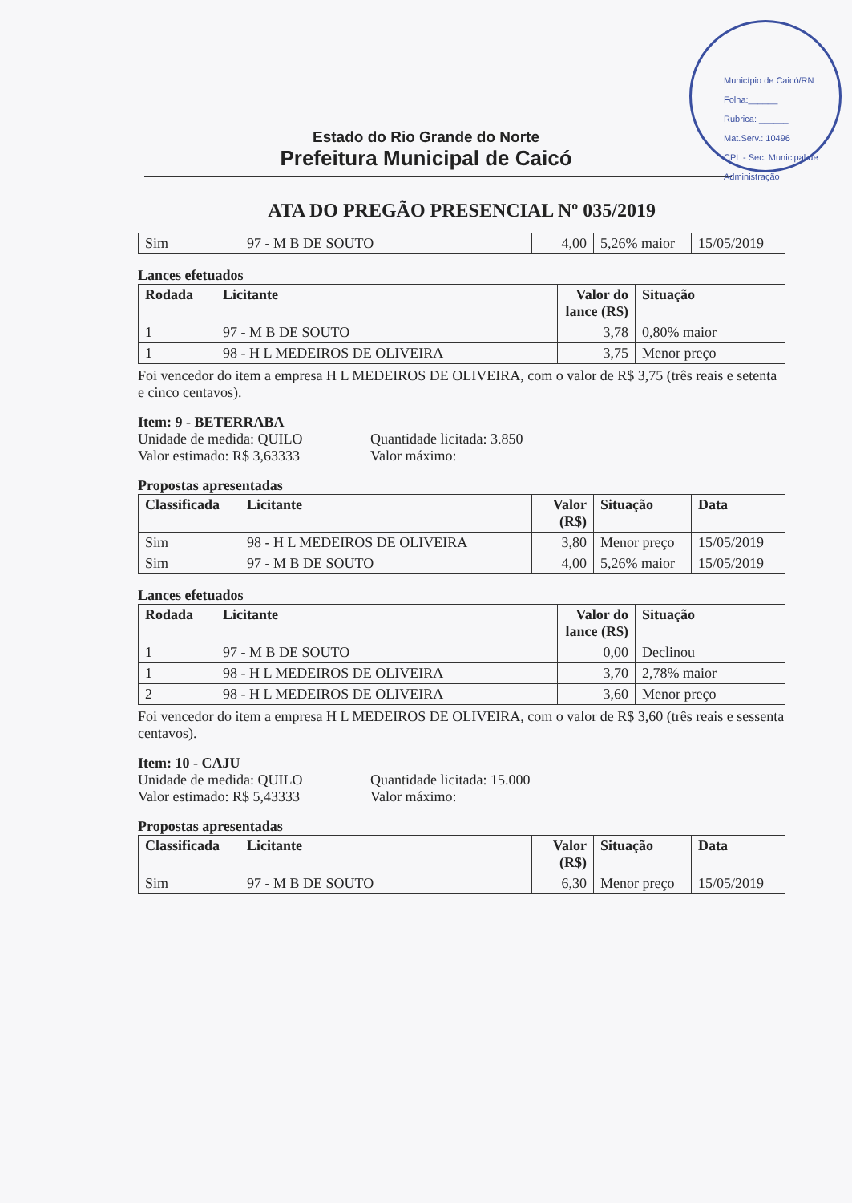Município de Caicó/RN
Folha:______
Rubrica: ______
Mat.Serv.: 10496
CPL - Sec. Municipal de Administração
Estado do Rio Grande do Norte
Prefeitura Municipal de Caicó
ATA DO PREGÃO PRESENCIAL Nº 035/2019
| Sim | 97 - M B DE SOUTO | 4,00 | 5,26% maior | 15/05/2019 |
Lances efetuados
| Rodada | Licitante | Valor do lance (R$) | Situação |
| --- | --- | --- | --- |
| 1 | 97 - M B DE SOUTO | 3,78 | 0,80% maior |
| 1 | 98 - H L MEDEIROS DE OLIVEIRA | 3,75 | Menor preço |
Foi vencedor do item a empresa H L MEDEIROS DE OLIVEIRA, com o valor de R$ 3,75 (três reais e setenta e cinco centavos).
Item: 9 - BETERRABA
Unidade de medida: QUILO
Valor estimado: R$ 3,63333
Quantidade licitada: 3.850
Valor máximo:
Propostas apresentadas
| Classificada | Licitante | Valor (R$) | Situação | Data |
| --- | --- | --- | --- | --- |
| Sim | 98 - H L MEDEIROS DE OLIVEIRA | 3,80 | Menor preço | 15/05/2019 |
| Sim | 97 - M B DE SOUTO | 4,00 | 5,26% maior | 15/05/2019 |
Lances efetuados
| Rodada | Licitante | Valor do lance (R$) | Situação |
| --- | --- | --- | --- |
| 1 | 97 - M B DE SOUTO | 0,00 | Declinou |
| 1 | 98 - H L MEDEIROS DE OLIVEIRA | 3,70 | 2,78% maior |
| 2 | 98 - H L MEDEIROS DE OLIVEIRA | 3,60 | Menor preço |
Foi vencedor do item a empresa H L MEDEIROS DE OLIVEIRA, com o valor de R$ 3,60 (três reais e sessenta centavos).
Item: 10 - CAJU
Unidade de medida: QUILO
Valor estimado: R$ 5,43333
Quantidade licitada: 15.000
Valor máximo:
Propostas apresentadas
| Classificada | Licitante | Valor (R$) | Situação | Data |
| --- | --- | --- | --- | --- |
| Sim | 97 - M B DE SOUTO | 6,30 | Menor preço | 15/05/2019 |